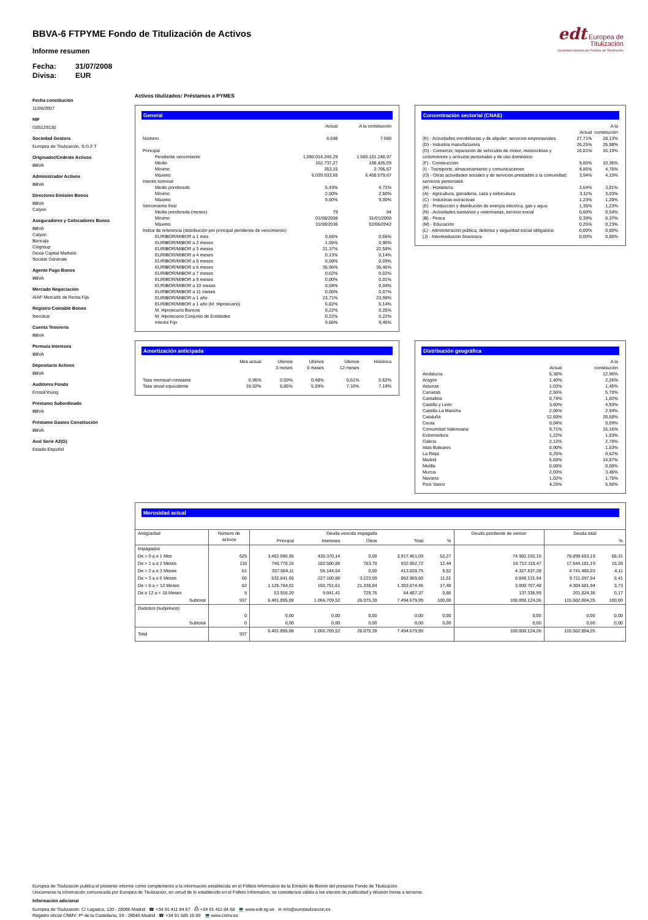edt Europea de
Titulización
Sociedad Gestora de Fondos de Titulización
BBVA-6 FTPYME Fondo de Titulización de Activos
Informe resumen
Fecha: 31/07/2008
Divisa: EUR
Fecha constitución
11/06/2007
NIF
G85129138
Sociedad Gestora
Europea de Titulización, S.G.F.T
Originador/Cedente Activos
BBVA
Administrador Activos
BBVA
Directores Emisión Bonos
BBVA
Calyon
Aseguradores y Colocadores Bonos
BBVA
Calyon
Bancaja
Citigroup
Dexia Capital Markets
Sociètè Gènèrale
Agente Pago Bonos
BBVA
Mercado Negociación
AIAF Mercado de Renta Fija
Registro Contable Bonos
Iberclear
Cuenta Tesorería
BBVA
Permuta Intereses
BBVA
Depositario Activos
BBVA
Auditores Fondo
Ernst&Young
Préstamo Subordinado
BBVA
Préstamo Gastos Constitución
BBVA
Aval Serie A2(G)
Estado Español
Activos titulizados: Préstamos a PYMES
General
| | Actual | A la constitución |
| --- | --- | --- |
| Número | 6.698 | 7.560 |
| Principal | | |
| Pendiente vencimiento | 1.090.014.245,29 | 1.500.101.248,97 |
| Medio | 162.737,27 | 198.426,09 |
| Mínimo | 353,15 | 2.706,67 |
| Máximo | 6.039.933,65 | 6.458.079,67 |
| Interés nominal | | |
| Medio ponderado | 5,43% | 4,71% |
| Mínimo | 2,50% | 2,50% |
| Máximo | 9,00% | 9,00% |
| Vencimiento final | | |
| Media ponderada (meses) | 79 | 84 |
| Mínimo | 01/08/2008 | 31/01/2008 |
| Máximo | 31/08/2036 | 02/06/2042 |
| Índice de referencia (distribución por principal pendiente de vencimiento) | | |
| EURIBOR/MIBOR a 1 mes | 0,65% | 0,65% |
| EURIBOR/MIBOR a 2 meses | 1,05% | 0,90% |
| EURIBOR/MIBOR a 3 meses | 21,37% | 22,58% |
| EURIBOR/MIBOR a 4 meses | 0,13% | 0,14% |
| EURIBOR/MIBOR a 5 meses | 0,08% | 0,09% |
| EURIBOR/MIBOR a 6 meses | 35,96% | 35,45% |
| EURIBOR/MIBOR a 7 meses | 0,02% | 0,02% |
| EURIBOR/MIBOR a 9 meses | 0,00% | 0,01% |
| EURIBOR/MIBOR a 10 meses | 0,04% | 0,04% |
| EURIBOR/MIBOR a 11 meses | 0,06% | 0,07% |
| EURIBOR/MIBOR a 1 año | 23,71% | 23,99% |
| EURIBOR/MIBOR a 1 año (M. Hipotecario) | 6,82% | 6,14% |
| M. Hipotecario Bancos | 0,22% | 0,25% |
| M. Hipotecario Conjunto de Entidades | 0,22% | 0,22% |
| Interés Fijo | 9,66% | 9,45% |
Concentración sectorial (CNAE)
| | Actual | A la constitución |
| --- | --- | --- |
| (K) - Actividades inmobiliarias y de alquiler; servicios empresariales | 27,71% | 28,13% |
| (D) - Industria manufacturera | 26,25% | 25,98% |
| (G) - Comercio; reparación de vehículos de motor, motocicletas y ciclomotores y artículos personales y de uso doméstico | 16,81% | 16,19% |
| (F) - Construcción | 9,85% | 10,36% |
| (I) - Transporte, almacenamiento y comunicaciones | 4,86% | 4,75% |
| (O) - Otras actividades sociales y de servicios prestados a la comunidad; servicios personales | 3,94% | 4,10% |
| (H) - Hostelería | 3,64% | 3,81% |
| (A) - Agricultura, ganadería, caza y selvicultura | 3,11% | 3,03% |
| (C) - Industrias extractivas | 1,23% | 1,28% |
| (E) - Producción y distribución de energía eléctrica, gas y agua | 1,35% | 1,23% |
| (N) - Actividades sanitarias y veterinarias, servicio social | 0,60% | 0,54% |
| (B) - Pesca | 0,39% | 0,37% |
| (M) - Educación | 0,25% | 0,23% |
| (L) - Administración pública, defensa y seguridad social obligatoria | 0,00% | 0,00% |
| (J) - Intermediación financiera | 0,00% | 0,00% |
Amortización anticipada
| | Mes actual | Últimos 3 meses | Últimos 6 meses | Últimos 12 meses | Histórica |
| --- | --- | --- | --- | --- | --- |
| Tasa mensual constante | 0,96% | 0,59% | 0,48% | 0,61% | 0,62% |
| Tasa anual equivalente | 10,92% | 6,86% | 5,59% | 7,10% | 7,19% |
Distribución geográfica
| | Actual | A la constitución |
| --- | --- | --- |
| Andalucía | 5,38% | 12,96% |
| Aragón | 1,40% | 2,26% |
| Asturias | 1,03% | 1,45% |
| Canarias | 2,56% | 5,70% |
| Cantabria | 0,74% | 1,02% |
| Castilla y León | 3,60% | 4,93% |
| Castilla-La Mancha | 2,06% | 2,94% |
| Cataluña | 12,60% | 20,68% |
| Ceuta | 0,04% | 0,09% |
| Comunidad Valenciana | 9,71% | 15,16% |
| Extremadura | 1,22% | 1,83% |
| Galicia | 2,12% | 2,78% |
| Islas Baleares | 0,90% | 1,53% |
| La Rioja | 0,25% | 0,62% |
| Madrid | 6,68% | 14,87% |
| Melilla | 0,08% | 0,08% |
| Murcia | 2,03% | 3,46% |
| Navarra | 1,02% | 1,75% |
| País Vasco | 4,25% | 5,90% |
Morosidad actual
| Antigüedad | Número de activos | Deuda vencida impagada | | | | | Deuda pendiente de vencer | Deuda total | |
| | | Principal | Intereses | Otros | Total | % | | | % |
| Impagados | | | | | | | | | |
| De > 0 a ≤ 1 Mes | 625 | 3.482.090,95 | 435.370,14 | 0,00 | 3.917.461,09 | 52,27 | 74.982.192,10 | 78.899.653,19 | 68,31 |
| De > 1 a ≤ 2 Meses | 118 | 748.778,16 | 182.500,86 | 783,70 | 932.062,72 | 12,44 | 16.712.118,47 | 17.644.181,19 | 15,28 |
| De > 2 a ≤ 3 Meses | 61 | 357.684,11 | 56.144,64 | 0,00 | 413.828,75 | 5,52 | 4.327.637,28 | 4.741.466,03 | 4,11 |
| De > 3 a ≤ 6 Meses | 66 | 632.641,65 | 227.100,86 | 3.223,09 | 862.965,60 | 11,51 | 8.848.131,94 | 9.711.097,54 | 8,41 |
| De > 6 a < 12 Meses | 62 | 1.126.784,01 | 155.751,61 | 21.338,84 | 1.303.874,46 | 17,40 | 3.000.707,48 | 4.304.581,94 | 3,73 |
| De ≥ 12 a < 18 Meses | 5 | 53.916,20 | 9.841,41 | 729,76 | 64.487,37 | 0,86 | 137.336,99 | 201.824,36 | 0,17 |
| Subtotal | 937 | 6.401.895,08 | 1.066.709,52 | 26.075,39 | 7.494.679,99 | 100,00 | 108.008.124,26 | 115.502.804,25 | 100,00 |
| Dudosos (subjetivos) | | | | | | | | | |
| | 0 | 0,00 | 0,00 | 0,00 | 0,00 | 0,00 | 0,00 | 0,00 | 0,00 |
| Subtotal | 0 | 0,00 | 0,00 | 0,00 | 0,00 | 0,00 | 0,00 | 0,00 | 0,00 |
| Total | 937 | 6.401.895,08 | 1.066.709,52 | 26.075,39 | 7.494.679,99 | | 108.008.124,26 | 115.502.804,25 | |
Europea de Titulización publica el presente informe como complemento a la información establecida en el Folleto Informativo de la Emisión de Bonos del presente Fondo de Titulización.
Únicamente la información comunicada por Europea de Titulización, en virtud de lo establecido en el Folleto Informativo, se considerará válida a los efectos de publicidad y difusión frente a terceros.
Información adicional
Europea de Titulización: C/ Lagasca, 120 - 28006 Madrid ☎ +34 91 411 84 67 ⎙ +34 91 411 84 68 💻 www.edt-sg.es ✉ info@eurotitulizacion.es
Registro oficial CNMV: Pº de la Castellana, 19 - 28046 Madrid ☎ +34 91 585 15 00 💻 www.cnmv.es